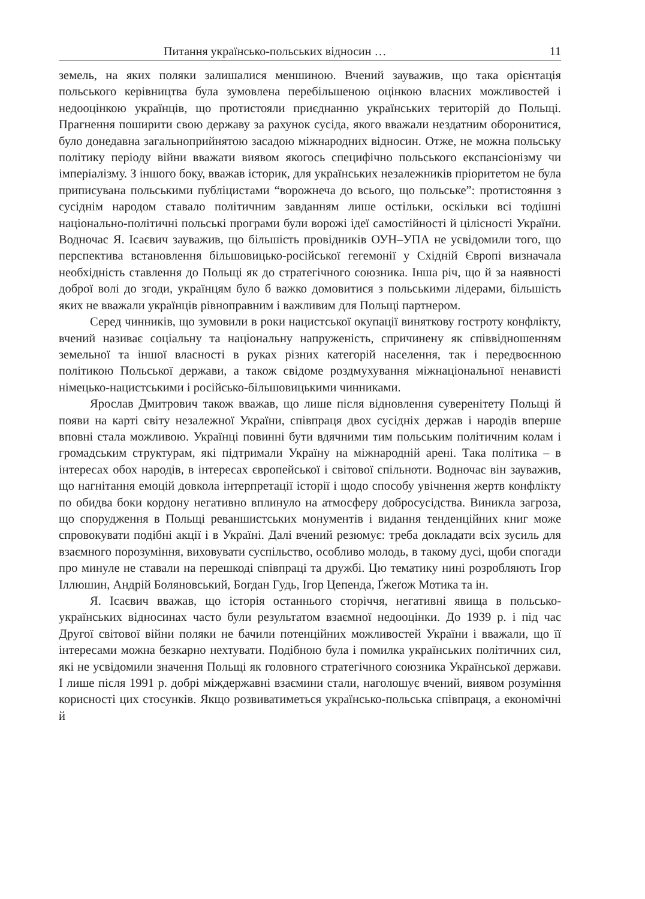Питання українсько-польських відносин … 11
земель, на яких поляки залишалися меншиною. Вчений зауважив, що така орієнтація польського керівництва була зумовлена перебільшеною оцінкою власних можливостей і недооцінкою українців, що протистояли приєднанню українських територій до Польщі. Прагнення поширити свою державу за рахунок сусіда, якого вважали нездатним оборонитися, було донедавна загальноприйнятою засадою міжнародних відносин. Отже, не можна польську політику періоду війни вважати виявом якогось специфічно польського експансіонізму чи імперіалізму. З іншого боку, вважав історик, для українських незалежників пріоритетом не була приписувана польськими публіцистами “ворожнеча до всього, що польське”: протистояння з сусіднім народом ставало політичним завданням лише остільки, оскільки всі тодішні національно-політичні польські програми були ворожі ідеї самостійності й цілісності України. Водночас Я. Ісаєвич зауважив, що більшість провідників ОУН–УПА не усвідомили того, що перспектива встановлення більшовицько-російської гегемонії у Східній Європі визначала необхідність ставлення до Польщі як до стратегічного союзника. Інша річ, що й за наявності доброї волі до згоди, українцям було б важко домовитися з польськими лідерами, більшість яких не вважали українців рівноправним і важливим для Польщі партнером.
Серед чинників, що зумовили в роки нацистської окупації виняткову гостроту конфлікту, вчений називає соціальну та національну напруженість, спричинену як співвідношенням земельної та іншої власності в руках різних категорій населення, так і передвоєнною політикою Польської держави, а також свідоме роздмухування міжнаціональної ненависті німецько-нацистськими і російсько-більшовицькими чинниками.
Ярослав Дмитрович також вважав, що лише після відновлення суверенітету Польщі й появи на карті світу незалежної України, співпраця двох сусідніх держав і народів вперше вповні стала можливою. Українці повинні бути вдячними тим польським політичним колам і громадським структурам, які підтримали Україну на міжнародній арені. Така політика – в інтересах обох народів, в інтересах європейської і світової спільноти. Водночас він зауважив, що нагнітання емоцій довкола інтерпретації історії і щодо способу увічнення жертв конфлікту по обидва боки кордону негативно вплинуло на атмосферу добросусідства. Виникла загроза, що спорудження в Польщі реваншистських монументів і видання тенденційних книг може спровокувати подібні акції і в Україні. Далі вчений резюмує: треба докладати всіх зусиль для взаємного порозуміння, виховувати суспільство, особливо молодь, в такому дусі, щоби спогади про минуле не ставали на перешкоді співпраці та дружбі. Цю тематику нині розробляють Ігор Іллюшин, Андрій Боляновський, Богдан Гудь, Ігор Цепенда, Ґжеґож Мотика та ін.
Я. Ісаєвич вважав, що історія останнього сторіччя, негативні явища в польсько-українських відносинах часто були результатом взаємної недооцінки. До 1939 р. і під час Другої світової війни поляки не бачили потенційних можливостей України і вважали, що її інтересами можна безкарно нехтувати. Подібною була і помилка українських політичних сил, які не усвідомили значення Польщі як головного стратегічного союзника Української держави. І лише після 1991 р. добрі міждержавні взаємини стали, наголошує вчений, виявом розуміння корисності цих стосунків. Якщо розвиватиметься українсько-польська співпраця, а економічні й